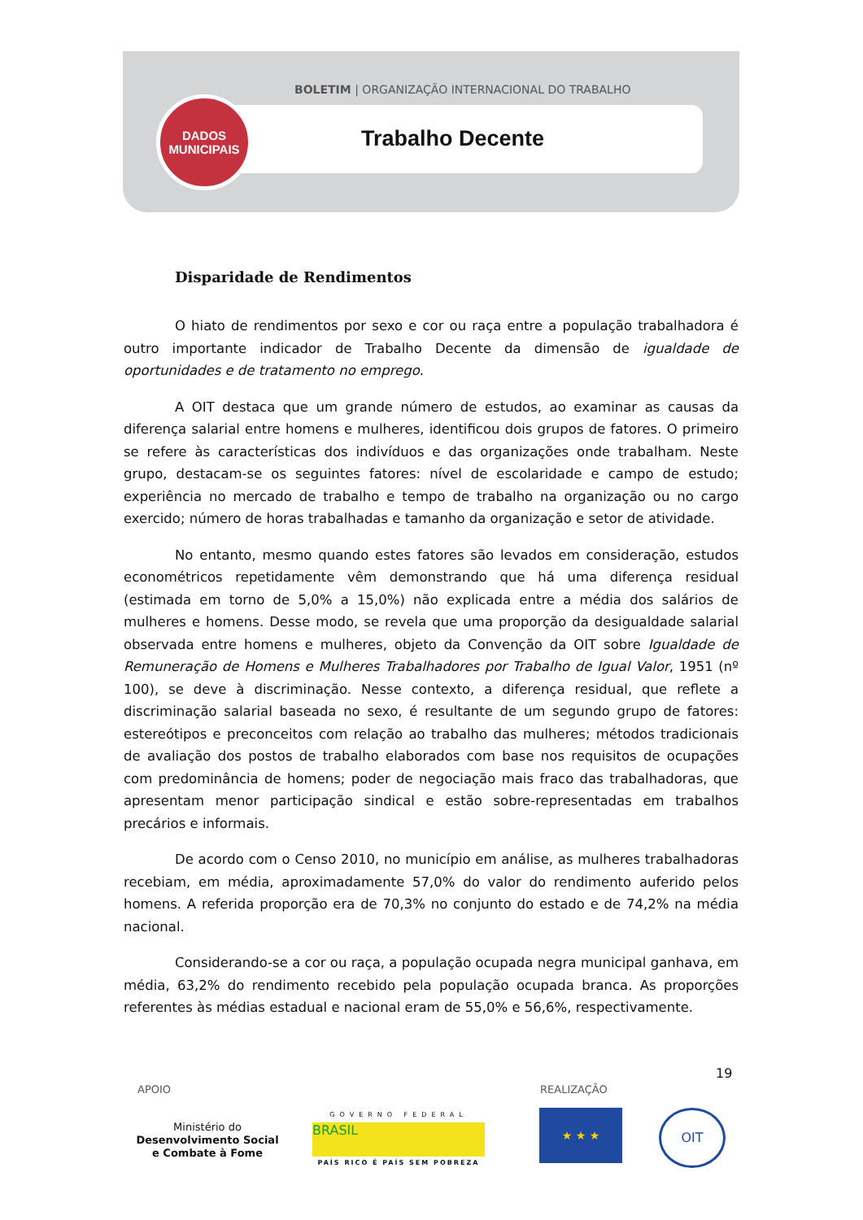BOLETIM | ORGANIZAÇÃO INTERNACIONAL DO TRABALHO
DADOS
MUNICIPAIS
Trabalho Decente
Disparidade de Rendimentos
O hiato de rendimentos por sexo e cor ou raça entre a população trabalhadora é outro importante indicador de Trabalho Decente da dimensão de igualdade de oportunidades e de tratamento no emprego.
A OIT destaca que um grande número de estudos, ao examinar as causas da diferença salarial entre homens e mulheres, identificou dois grupos de fatores. O primeiro se refere às características dos indivíduos e das organizações onde trabalham. Neste grupo, destacam-se os seguintes fatores: nível de escolaridade e campo de estudo; experiência no mercado de trabalho e tempo de trabalho na organização ou no cargo exercido; número de horas trabalhadas e tamanho da organização e setor de atividade.
No entanto, mesmo quando estes fatores são levados em consideração, estudos econométricos repetidamente vêm demonstrando que há uma diferença residual (estimada em torno de 5,0% a 15,0%) não explicada entre a média dos salários de mulheres e homens. Desse modo, se revela que uma proporção da desigualdade salarial observada entre homens e mulheres, objeto da Convenção da OIT sobre Igualdade de Remuneração de Homens e Mulheres Trabalhadores por Trabalho de Igual Valor, 1951 (nº 100), se deve à discriminação. Nesse contexto, a diferença residual, que reflete a discriminação salarial baseada no sexo, é resultante de um segundo grupo de fatores: estereótipos e preconceitos com relação ao trabalho das mulheres; métodos tradicionais de avaliação dos postos de trabalho elaborados com base nos requisitos de ocupações com predominância de homens; poder de negociação mais fraco das trabalhadoras, que apresentam menor participação sindical e estão sobre-representadas em trabalhos precários e informais.
De acordo com o Censo 2010, no município em análise, as mulheres trabalhadoras recebiam, em média, aproximadamente 57,0% do valor do rendimento auferido pelos homens. A referida proporção era de 70,3% no conjunto do estado e de 74,2% na média nacional.
Considerando-se a cor ou raça, a população ocupada negra municipal ganhava, em média, 63,2% do rendimento recebido pela população ocupada branca. As proporções referentes às médias estadual e nacional eram de 55,0% e 56,6%, respectivamente.
19
APOIO REALIZAÇÃO
Ministério do
Desenvolvimento Social
e Combate à Fome
GOVERNO FEDERAL
BRASIL
PAÍS RICO É PAÍS SEM POBREZA
★ ★ ★ OIT